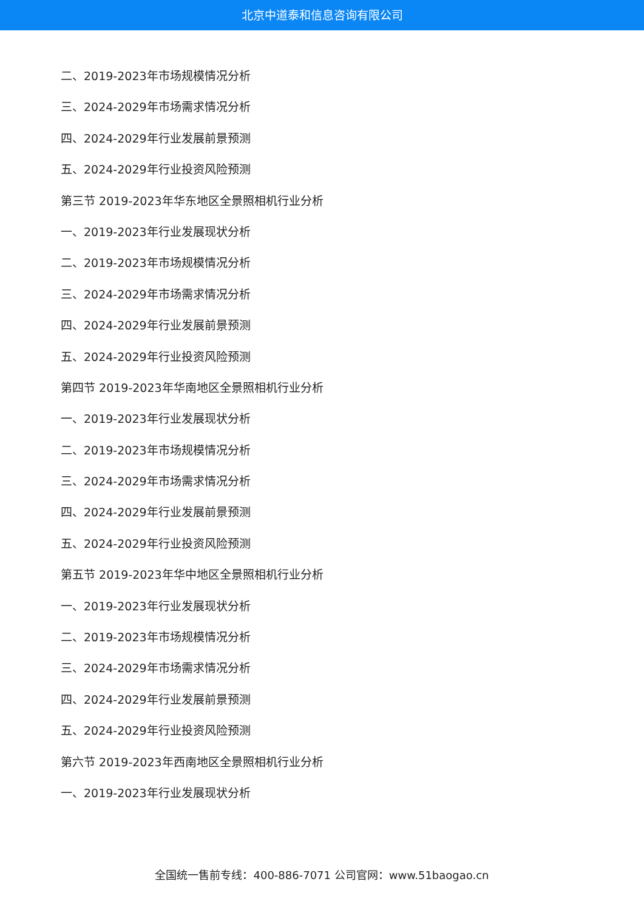北京中道泰和信息咨询有限公司
二、2019-2023年市场规模情况分析
三、2024-2029年市场需求情况分析
四、2024-2029年行业发展前景预测
五、2024-2029年行业投资风险预测
第三节 2019-2023年华东地区全景照相机行业分析
一、2019-2023年行业发展现状分析
二、2019-2023年市场规模情况分析
三、2024-2029年市场需求情况分析
四、2024-2029年行业发展前景预测
五、2024-2029年行业投资风险预测
第四节 2019-2023年华南地区全景照相机行业分析
一、2019-2023年行业发展现状分析
二、2019-2023年市场规模情况分析
三、2024-2029年市场需求情况分析
四、2024-2029年行业发展前景预测
五、2024-2029年行业投资风险预测
第五节 2019-2023年华中地区全景照相机行业分析
一、2019-2023年行业发展现状分析
二、2019-2023年市场规模情况分析
三、2024-2029年市场需求情况分析
四、2024-2029年行业发展前景预测
五、2024-2029年行业投资风险预测
第六节 2019-2023年西南地区全景照相机行业分析
一、2019-2023年行业发展现状分析
全国统一售前专线：400-886-7071 公司官网：www.51baogao.cn